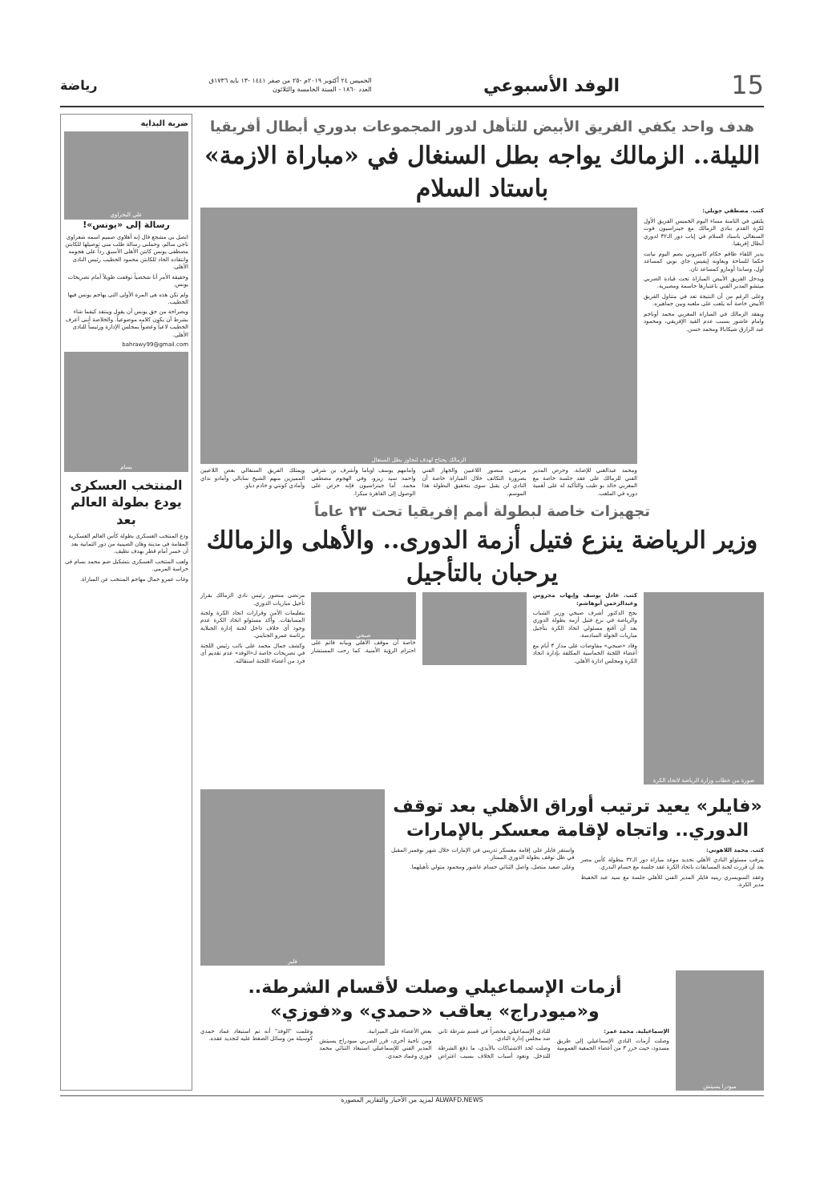15 الوفد الأسبوعي الخميس ٢٤ أكتوبر ٢٠١٩م -٢٥ من صفر ١٤٤١ -١٣ بابه ١٧٣٦ق
العدد ١٨٦٠ - السنة الخامسة والثلاثون رياضة
هدف واحد يكفي الفريق الأبيض للتأهل لدور المجموعات بدوري أبطال أفريقيا
الليلة.. الزمالك يواجه بطل السنغال في «مباراة الازمة» باستاد السلام
كتب. مصطفي جويلي:
يلتقي في الثامنة مساء اليوم الخميس الفريق الأول لكرة القدم بنادي الزمالك مع جينراسيون فوت السنغالي باستاد السلام في إياب دور الـ٣٢ لدوري أبطال إفريقيا.
يدير اللقاء طاقم حكام كاميروني يضم اليوم نيانت حكما للساحة ويعاونه إيفيس جاي نوبي كمساعد أول، وساندا أومارو كمساعد ثان.
ويدخل الفريق الأبيض المباراة تحت قيادة الصربي ميتشو المدير الفني باعتبارها حاسمة ومصيرية.
وعلى الرغم من أن النتيجة تعد في متناول الفريق الأبيض خاصة أنه يلعب على ملعبه وبين جماهيره.
ويفقد الزمالك في المباراة المغربي محمد أوناجم وامام عاشور بسبب عدم القيد الإفريقي، ومحمود عبد الرازق شيكابالا ومحمد حسن.
الزمالك يحتاج لهدف لتجاوز بطل السنغال
ومحمد عبدالغني للإصابة. وحرص المدير الفني للزمالك على عقد جلسة خاصة مع المغربي خالد بو طيب والتأكيد له على أهمية دوره في الملعب.
مرتضى منصور اللاعبين والجهاز الفني بضرورة التكاتف خلال المباراة خاصة أن النادي لن يقبل سوى بتحقيق البطولة هذا الموسم.
وامامهم يوسف اوباما وأشرف بن شرقي واحمد سيد زيزو، وفي الهجوم مصطفى محمد. أما جينراسيون فإنه حرص على الوصول إلى القاهرة مبكرا.
ويمتلك الفريق السنغالي بعض اللاعبين المميزين منهم الشيخ سابالي وأمادو نداي وأمادي كونتي و خادم دياو.
تجهيزات خاصة لبطولة أمم إفريقيا تحت ٢٣ عاماً
وزير الرياضة ينزع فتيل أزمة الدورى.. والأهلى والزمالك يرحبان بالتأجيل
صورة من خطاب وزارة الرياضة لاتحاد الكرة
كتب. عادل يوسف وإيهاب محروس وعبدالرحمن أبوهاشم:
نجح الدكتور أشرف صبحي وزير الشباب والرياضة في نزع فتيل أزمة بطولة الدوري بعد أن أقنع مسئولي اتحاد الكرة بتأجيل مباريات الجولة السادسة.
وقاد «صبحي» مفاوضات على مدار ٣ أيام مع أعضاء اللجنة الخماسية المكلفة بإدارة اتحاد الكرة ومجلس ادارة الأهلي.
صبحي
خاصة أن موقف الأهلي وبيانه قائم على احترام الرؤية الأمنية. كما رحب المستشار مرتضى منصور رئيس نادي الزمالك بقرار تأجيل مباريات الدوري.
بتعليمات الأمن وقرارات اتحاد الكرة ولجنة المسابقات. وأكد مسئولو اتحاد الكرة عدم وجود أى خلاف داخل لجنة إدارة الجبلاية برئاسة عمرو الجنايني.
وكشف جمال محمد على نائب رئيس اللجنة في تصريحات خاصة لـ«الوفد» عدم تقديم أى فرد من أعضاء اللجنة استقالته.
«فايلر» يعيد ترتيب أوراق الأهلي بعد توقف الدوري.. واتجاه لإقامة معسكر بالإمارات
كتب. محمد اللاهوني:
يترقب مسئولو النادي الأهلي تحديد موعد مباراة دور الـ٣٢ ببطولة كأس مصر بعد أن قررت لجنة المسابقات باتحاد الكرة عقد جلسة مع حسام البدري.
وعقد السويسري رينيه فايلر المدير الفني للأهلي جلسة مع سيد عبد الحفيظ مدير الكرة.
واستقر فايلر على إقامة معسكر تدريبي في الإمارات خلال شهر نوفمبر المقبل في ظل توقف بطولة الدوري الممتاز.
وعلى صعيد متصل، واصل الثنائي حسام عاشور ومحمود متولي تأهيلهما.
فلير
ميودرا يسيتش
أزمات الإسماعيلي وصلت لأقسام الشرطة.. و«ميودراج» يعاقب «حمدي» و«فوزي»
الإسماعيلية. محمد عمر:
وصلت أزمات النادي الإسماعيلي إلى طريق مسدود، حيث حرر ٣ من أعضاء الجمعية العمومية للنادي الإسماعيلي محضراً في قسم شرطة ثاني ضد مجلس إدارة النادي.
وصلت لحد الاشتباكات بالأيدي، ما دفع الشرطة للتدخل. وتعود أسباب الخلاف بسبب اعتراض بعض الأعضاء على الميزانية.
ومن ناحية أخرى، قرر الصربي ميودراج يسيتش المدير الفني للإسماعيلي استبعاد الثنائي محمد فوزي وعماد حمدي.
وعلمت "الوفد" أنه تم استبعاد عماد حمدي كوسيلة من وسائل الضغط عليه لتجديد عقده.
ضربة البداية
علي البحراوي
رسالة إلى «يونس»!
اتصل بى مشجع قال إنه أهلاوى صميم اسمه شعراوى ناجى سالم، وحملنى رسالة طلب منى توصيلها للكابتن مصطفى يونس كابتن الأهلى الأسبق رداً على هجومه وانتقاده الحاد للكابتن محمود الخطيب رئيس النادى الأهلى.
وحقيقة الأمر أنا شخصياً توقفت طويلاً أمام تصريحات يونس.
ولم تكن هذه هى المرة الأولى التى يهاجم يونس فيها الخطيب.
وبصراحة من حق يونس أن يقول وينتقد كيفما شاء بشرط أن يكون كلامه موضوعياً. والخلاصة أننى أعرف الخطيب لاعباً وعضواً بمجلس الإدارة ورئيساً للنادى الأهلى.
bahrawy99@gmail.com
بسام
المنتخب العسكرى يودع بطولة العالم بعد
ودع المنتخب العسكرى بطولة كأس العالم العسكرية المقامة فى مدينة وهان الصينية من دور الثمانية بعد أن خسر أمام قطر بهدف نظيف.
ولعب المنتخب العسكرى بتشكيل ضم محمد بسام فى حراسة المرمى.
وغاب عمرو جمال مهاجم المنتخب عن المباراة.
ALWAFD.NEWS لمزيد من الأخبار والتقارير المصورة